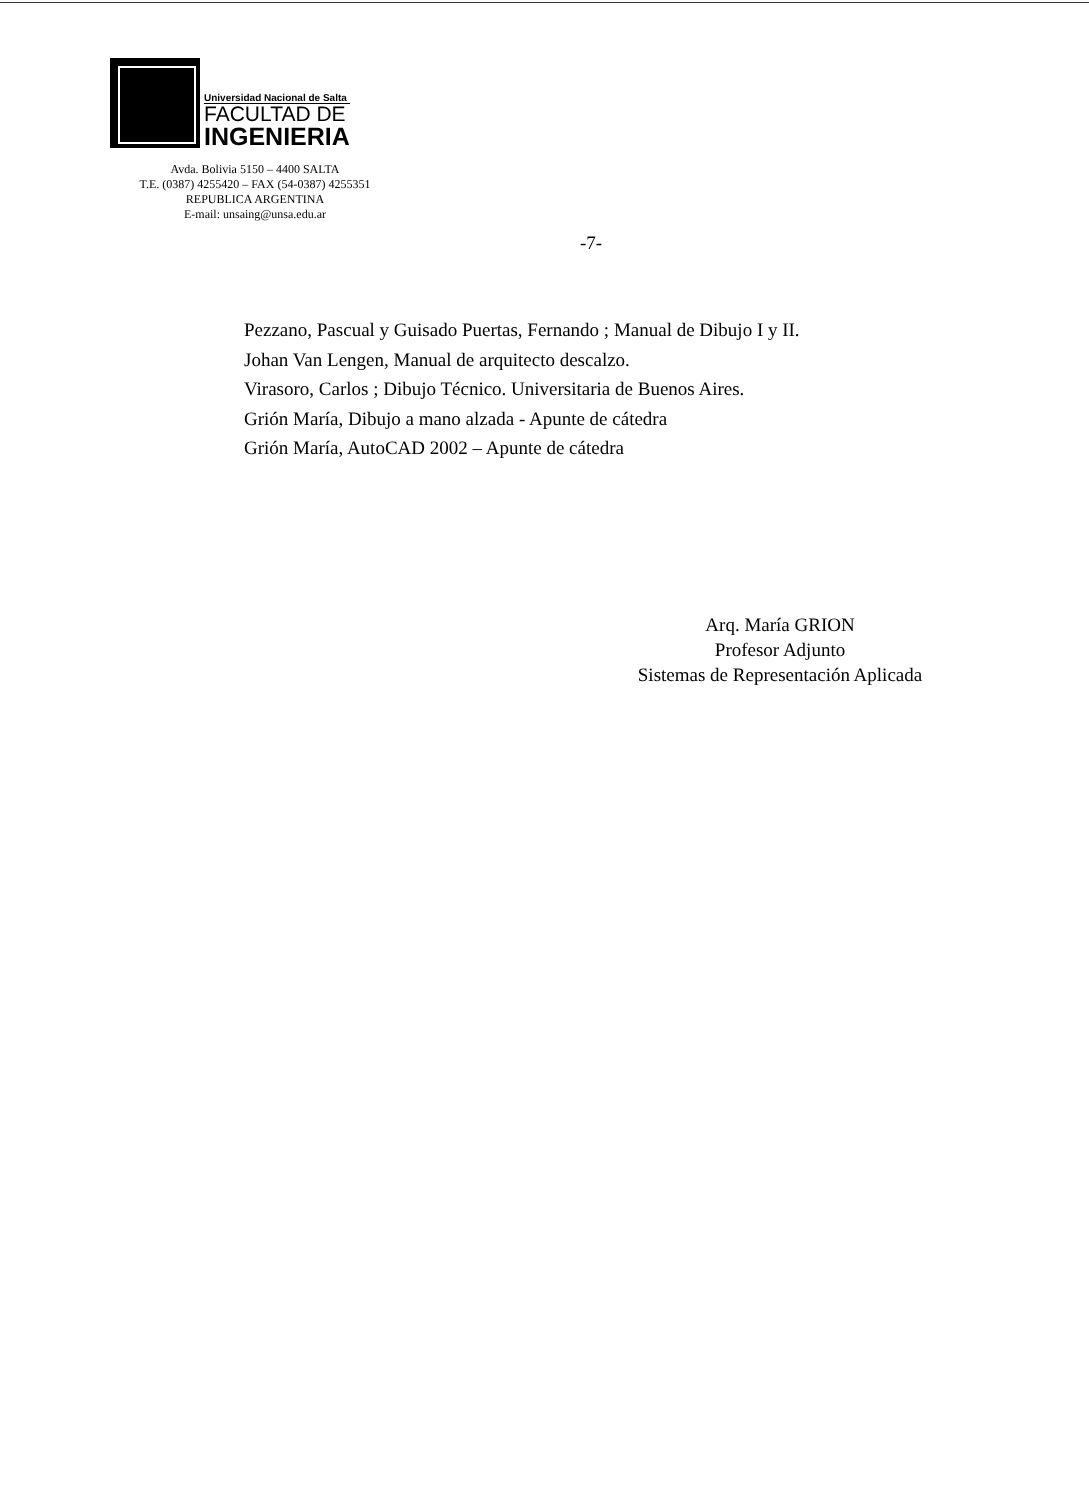Universidad Nacional de Salta
FACULTAD DE
INGENIERIA
Avda. Bolivia 5150 – 4400 SALTA
T.E. (0387) 4255420 – FAX (54-0387) 4255351
REPUBLICA ARGENTINA
E-mail: unsaing@unsa.edu.ar
-7-
Pezzano, Pascual y Guisado Puertas, Fernando ; Manual de Dibujo I y II.
Johan Van Lengen, Manual de arquitecto descalzo.
Virasoro, Carlos ; Dibujo Técnico. Universitaria de Buenos Aires.
Grión María, Dibujo a mano alzada - Apunte de cátedra
Grión María, AutoCAD 2002 – Apunte de cátedra
Arq. María GRION
Profesor Adjunto
Sistemas de Representación Aplicada